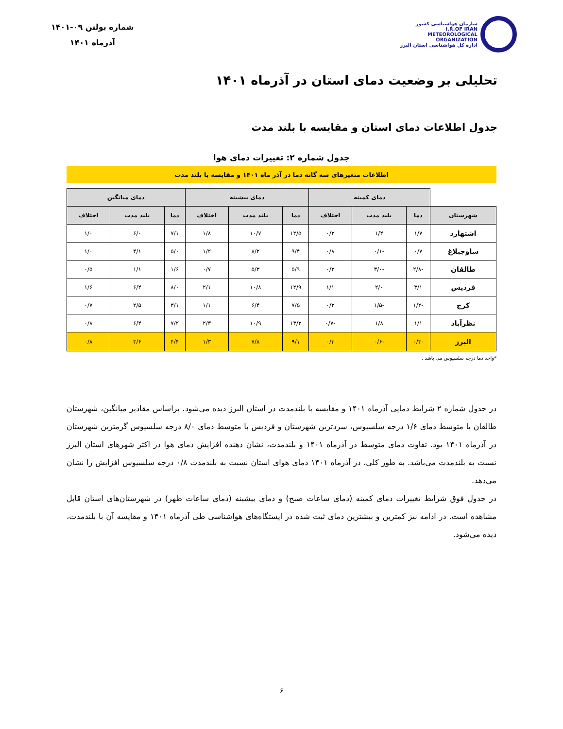سازمان هواشناسی کشور
I.R.OF IRAN
METEOROLOGICAL
ORGANIZATION
اداره کل هواشناسی استان البرز
شماره بولتن ۰۹-۱۴۰۱
آذرماه ۱۴۰۱
تحلیلی بر وضعیت دمای استان در آذرماه ۱۴۰۱
جدول اطلاعات دمای استان و مقایسه با بلند مدت
جدول شماره ۲: تغییرات دمای هوا
اطلاعات متغیرهای سه گانه دما در آذر ماه ۱۴۰۱ و مقایسه با بلند مدت
| | دمای کمینه | | | دمای بیشینه | | | دمای میانگین | | |
| شهرستان | دما | بلند مدت | اختلاف | دما | بلند مدت | اختلاف | دما | بلند مدت | اختلاف |
| اشتهارد | ۱/۷ | ۱/۴ | ۰/۳ | ۱۲/۵ | ۱۰/۷ | ۱/۸ | ۷/۱ | ۶/۰ | ۱/۰ |
| ساوجبلاغ | ۰/۷ | -۰/۱ | ۰/۸ | ۹/۴ | ۸/۲ | ۱/۲ | ۵/۰ | ۴/۱ | ۱/۰ |
| طالقان | -۲/۸ | -۳/۰ | ۰/۲ | ۵/۹ | ۵/۳ | ۰/۷ | ۱/۶ | ۱/۱ | ۰/۵ |
| فردیس | ۳/۱ | ۲/۰ | ۱/۱ | ۱۲/۹ | ۱۰/۸ | ۲/۱ | ۸/۰ | ۶/۴ | ۱/۶ |
| کرج | -۱/۲ | -۱/۵ | ۰/۳ | ۷/۵ | ۶/۴ | ۱/۱ | ۳/۱ | ۲/۵ | ۰/۷ |
| نظرآباد | ۱/۱ | ۱/۸ | -۰/۷ | ۱۳/۳ | ۱۰/۹ | ۲/۳ | ۷/۲ | ۶/۴ | ۰/۸ |
| البرز | -۰/۳ | -۰/۶ | ۰/۳ | ۹/۱ | ۷/۸ | ۱/۳ | ۴/۴ | ۳/۶ | ۰/۸ |
*واحد دما درجه سلسیوس می باشد .
در جدول شماره ۲ شرایط دمایی آذرماه ۱۴۰۱ و مقایسه با بلندمدت در استان البرز دیده می‌شود. براساس مقادیر میانگین، شهرستان طالقان با متوسط دمای ۱/۶ درجه سلسیوس، سردترین شهرستان و فردیس با متوسط دمای ۸/۰ درجه سلسیوس گرمترین شهرستان در آذرماه ۱۴۰۱ بود. تفاوت دمای متوسط در آذرماه ۱۴۰۱ و بلندمدت، نشان دهنده افزایش دمای هوا در اکثر شهرهای استان البرز نسبت به بلندمدت می‌باشد. به طور کلی، در آذرماه ۱۴۰۱ دمای هوای استان نسبت به بلندمدت ۰/۸ درجه سلسیوس افزایش را نشان می‌دهد.
در جدول فوق شرایط تغییرات دمای کمینه (دمای ساعات صبح) و دمای بیشینه (دمای ساعات ظهر) در شهرستان‌های استان قابل مشاهده است. در ادامه نیز کمترین و بیشترین دمای ثبت شده در ایستگاه‌های هواشناسی طی آذرماه ۱۴۰۱ و مقایسه آن با بلندمدت، دیده می‌شود.
۶